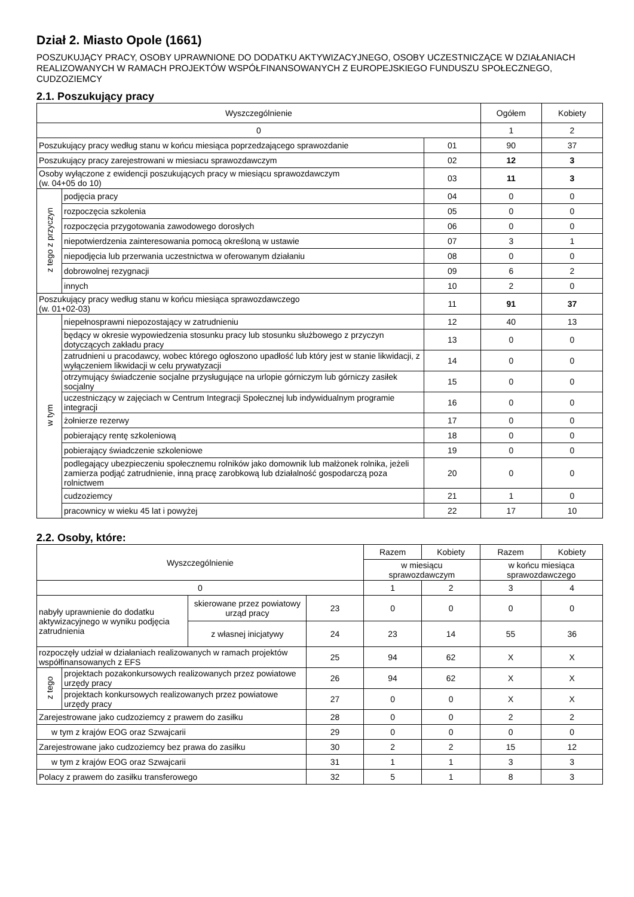Dział 2. Miasto Opole (1661)
POSZUKUJĄCY PRACY, OSOBY UPRAWNIONE DO DODATKU AKTYWIZACYJNEGO, OSOBY UCZESTNICZĄCE W DZIAŁANIACH REALIZOWANYCH W RAMACH PROJEKTÓW WSPÓŁFINANSOWANYCH Z EUROPEJSKIEGO FUNDUSZU SPOŁECZNEGO, CUDZOZIEMCY
2.1. Poszukujący pracy
| Wyszczególnienie | | | Ogółem | Kobiety |
| --- | --- | --- | --- | --- |
| 0 | | | 1 | 2 |
| Poszukujący pracy według stanu w końcu miesiąca poprzedzającego sprawozdanie | | 01 | 90 | 37 |
| Poszukujący pracy zarejestrowani w miesiacu sprawozdawczym | | 02 | 12 | 3 |
| Osoby wyłączone z ewidencji poszukujących pracy w miesiącu sprawozdawczym (w. 04+05 do 10) | | 03 | 11 | 3 |
| z tego z przyczyn | podjęcia pracy | 04 | 0 | 0 |
| | rozpoczęcia szkolenia | 05 | 0 | 0 |
| | rozpoczęcia przygotowania zawodowego dorosłych | 06 | 0 | 0 |
| | niepotwierdzenia zainteresowania pomocą określoną w ustawie | 07 | 3 | 1 |
| | niepodjęcia lub przerwania uczestnictwa w oferowanym działaniu | 08 | 0 | 0 |
| | dobrowolnej rezygnacji | 09 | 6 | 2 |
| | innych | 10 | 2 | 0 |
| Poszukujący pracy według stanu w końcu miesiąca sprawozdawczego (w. 01+02-03) | | 11 | 91 | 37 |
| w tym | niepełnosprawni niepozostający w zatrudnieniu | 12 | 40 | 13 |
| | będący w okresie wypowiedzenia stosunku pracy lub stosunku służbowego z przyczyn dotyczących zakładu pracy | 13 | 0 | 0 |
| | zatrudnieni u pracodawcy, wobec którego ogłoszono upadłość lub który jest w stanie likwidacji, z wyłączeniem likwidacji w celu prywatyzacji | 14 | 0 | 0 |
| | otrzymujący świadczenie socjalne przysługujące na urlopie górniczym lub górniczy zasiłek socjalny | 15 | 0 | 0 |
| | uczestniczący w zajęciach w Centrum Integracji Społecznej lub indywidualnym programie integracji | 16 | 0 | 0 |
| | żołnierze rezerwy | 17 | 0 | 0 |
| | pobierający rentę szkoleniową | 18 | 0 | 0 |
| | pobierający świadczenie szkoleniowe | 19 | 0 | 0 |
| | podlegający ubezpieczeniu społecznemu rolników jako domownik lub małżonek rolnika, jeżeli zamierza podjąć zatrudnienie, inną pracę zarobkową lub działalność gospodarczą poza rolnictwem | 20 | 0 | 0 |
| | cudzoziemcy | 21 | 1 | 0 |
| | pracownicy w wieku 45 lat i powyżej | 22 | 17 | 10 |
2.2. Osoby, które:
| Wyszczególnienie | | | | Razem | Kobiety | Razem | Kobiety |
| --- | --- | --- | --- | --- | --- | --- | --- |
| | | | | w miesiącu sprawozdawczym | | w końcu miesiąca sprawozdawczego | |
| 0 | | | | 1 | 2 | 3 | 4 |
| nabyły uprawnienie do dodatku aktywizacyjnego w wyniku podjęcia zatrudnienia | | skierowane przez powiatowy urząd pracy | 23 | 0 | 0 | 0 | 0 |
| | | z własnej inicjatywy | 24 | 23 | 14 | 55 | 36 |
| rozpoczęły udział w działaniach realizowanych w ramach projektów współfinansowanych z EFS | | | 25 | 94 | 62 | X | X |
| z tego | projektach pozakonkursowych realizowanych przez powiatowe urzędy pracy | | 26 | 94 | 62 | X | X |
| | projektach konkursowych realizowanych przez powiatowe urzędy pracy | | 27 | 0 | 0 | X | X |
| Zarejestrowane jako cudzoziemcy z prawem do zasiłku | | | 28 | 0 | 0 | 2 | 2 |
| w tym z krajów EOG oraz Szwajcarii | | | 29 | 0 | 0 | 0 | 0 |
| Zarejestrowane jako cudzoziemcy bez prawa do zasiłku | | | 30 | 2 | 2 | 15 | 12 |
| w tym z krajów EOG oraz Szwajcarii | | | 31 | 1 | 1 | 3 | 3 |
| Polacy z prawem do zasiłku transferowego | | | 32 | 5 | 1 | 8 | 3 |